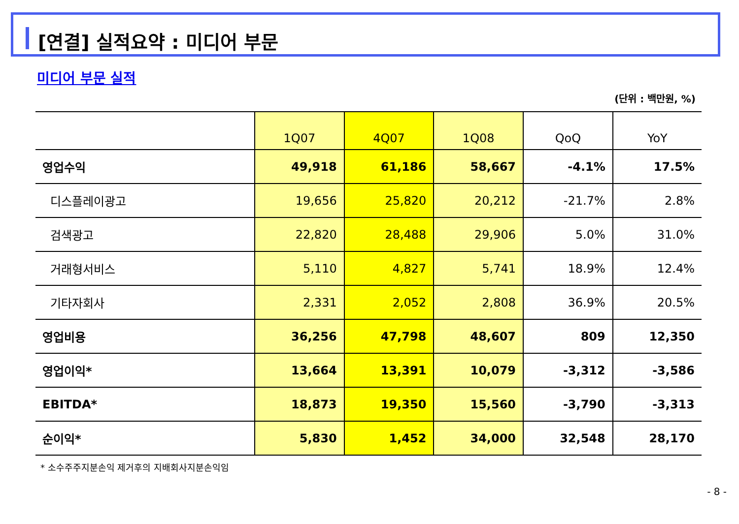[연결] 실적요약 : 미디어 부문
미디어 부문 실적
(단위 : 백만원, %)
| | 1Q07 | 4Q07 | 1Q08 | QoQ | YoY |
| --- | --- | --- | --- | --- | --- |
| 영업수익 | 49,918 | 61,186 | 58,667 | -4.1% | 17.5% |
| 디스플레이광고 | 19,656 | 25,820 | 20,212 | -21.7% | 2.8% |
| 검색광고 | 22,820 | 28,488 | 29,906 | 5.0% | 31.0% |
| 거래형서비스 | 5,110 | 4,827 | 5,741 | 18.9% | 12.4% |
| 기타자회사 | 2,331 | 2,052 | 2,808 | 36.9% | 20.5% |
| 영업비용 | 36,256 | 47,798 | 48,607 | 809 | 12,350 |
| 영업이익* | 13,664 | 13,391 | 10,079 | -3,312 | -3,586 |
| EBITDA* | 18,873 | 19,350 | 15,560 | -3,790 | -3,313 |
| 순이익* | 5,830 | 1,452 | 34,000 | 32,548 | 28,170 |
* 소수주주지분손익 제거후의 지배회사지분손익임
- 8 -